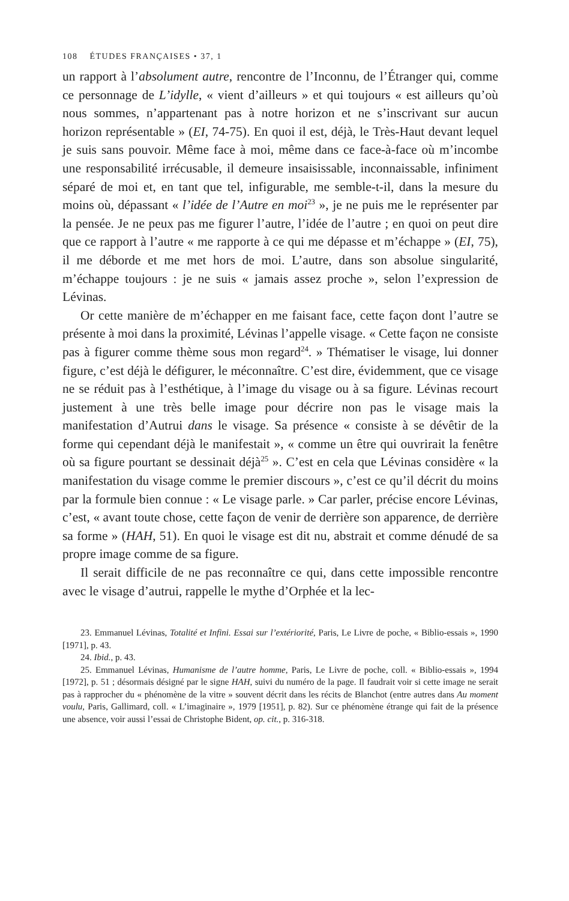108 ÉTUDES FRANÇAISES • 37, 1
un rapport à l’absolument autre, rencontre de l’Inconnu, de l’Étranger qui, comme ce personnage de L’idylle, « vient d’ailleurs » et qui toujours « est ailleurs qu’où nous sommes, n’appartenant pas à notre horizon et ne s’inscrivant sur aucun horizon représentable » (EI, 74-75). En quoi il est, déjà, le Très-Haut devant lequel je suis sans pouvoir. Même face à moi, même dans ce face-à-face où m’incombe une responsabilité irrécusable, il demeure insaisissable, inconnaissable, infiniment séparé de moi et, en tant que tel, infigurable, me semble-t-il, dans la mesure du moins où, dépassant « l’idée de l’Autre en moi<sup>23</sup> », je ne puis me le représenter par la pensée. Je ne peux pas me figurer l’autre, l’idée de l’autre ; en quoi on peut dire que ce rapport à l’autre « me rapporte à ce qui me dépasse et m’échappe » (EI, 75), il me déborde et me met hors de moi. L’autre, dans son absolue singularité, m’échappe toujours : je ne suis « jamais assez proche », selon l’expression de Lévinas.
Or cette manière de m’échapper en me faisant face, cette façon dont l’autre se présente à moi dans la proximité, Lévinas l’appelle visage. « Cette façon ne consiste pas à figurer comme thème sous mon regard<sup>24</sup>. » Thématiser le visage, lui donner figure, c’est déjà le défigurer, le méconnaître. C’est dire, évidemment, que ce visage ne se réduit pas à l’esthétique, à l’image du visage ou à sa figure. Lévinas recourt justement à une très belle image pour décrire non pas le visage mais la manifestation d’Autrui dans le visage. Sa présence « consiste à se dévêtir de la forme qui cependant déjà le manifestait », « comme un être qui ouvrirait la fenêtre où sa figure pourtant se dessinait déjà<sup>25</sup> ». C’est en cela que Lévinas considère « la manifestation du visage comme le premier discours », c’est ce qu’il décrit du moins par la formule bien connue : « Le visage parle. » Car parler, précise encore Lévinas, c’est, « avant toute chose, cette façon de venir de derrière son apparence, de derrière sa forme » (HAH, 51). En quoi le visage est dit nu, abstrait et comme dénudé de sa propre image comme de sa figure.
Il serait difficile de ne pas reconnaître ce qui, dans cette impossible rencontre avec le visage d’autrui, rappelle le mythe d’Orphée et la lec-
23. Emmanuel Lévinas, Totalité et Infini. Essai sur l’extériorité, Paris, Le Livre de poche, « Biblio-essais », 1990 [1971], p. 43.
24. Ibid., p. 43.
25. Emmanuel Lévinas, Humanisme de l’autre homme, Paris, Le Livre de poche, coll. « Biblio-essais », 1994 [1972], p. 51 ; désormais désigné par le signe HAH, suivi du numéro de la page. Il faudrait voir si cette image ne serait pas à rapprocher du « phénomène de la vitre » souvent décrit dans les récits de Blanchot (entre autres dans Au moment voulu, Paris, Gallimard, coll. « L’imaginaire », 1979 [1951], p. 82). Sur ce phénomène étrange qui fait de la présence une absence, voir aussi l’essai de Christophe Bident, op. cit., p. 316-318.